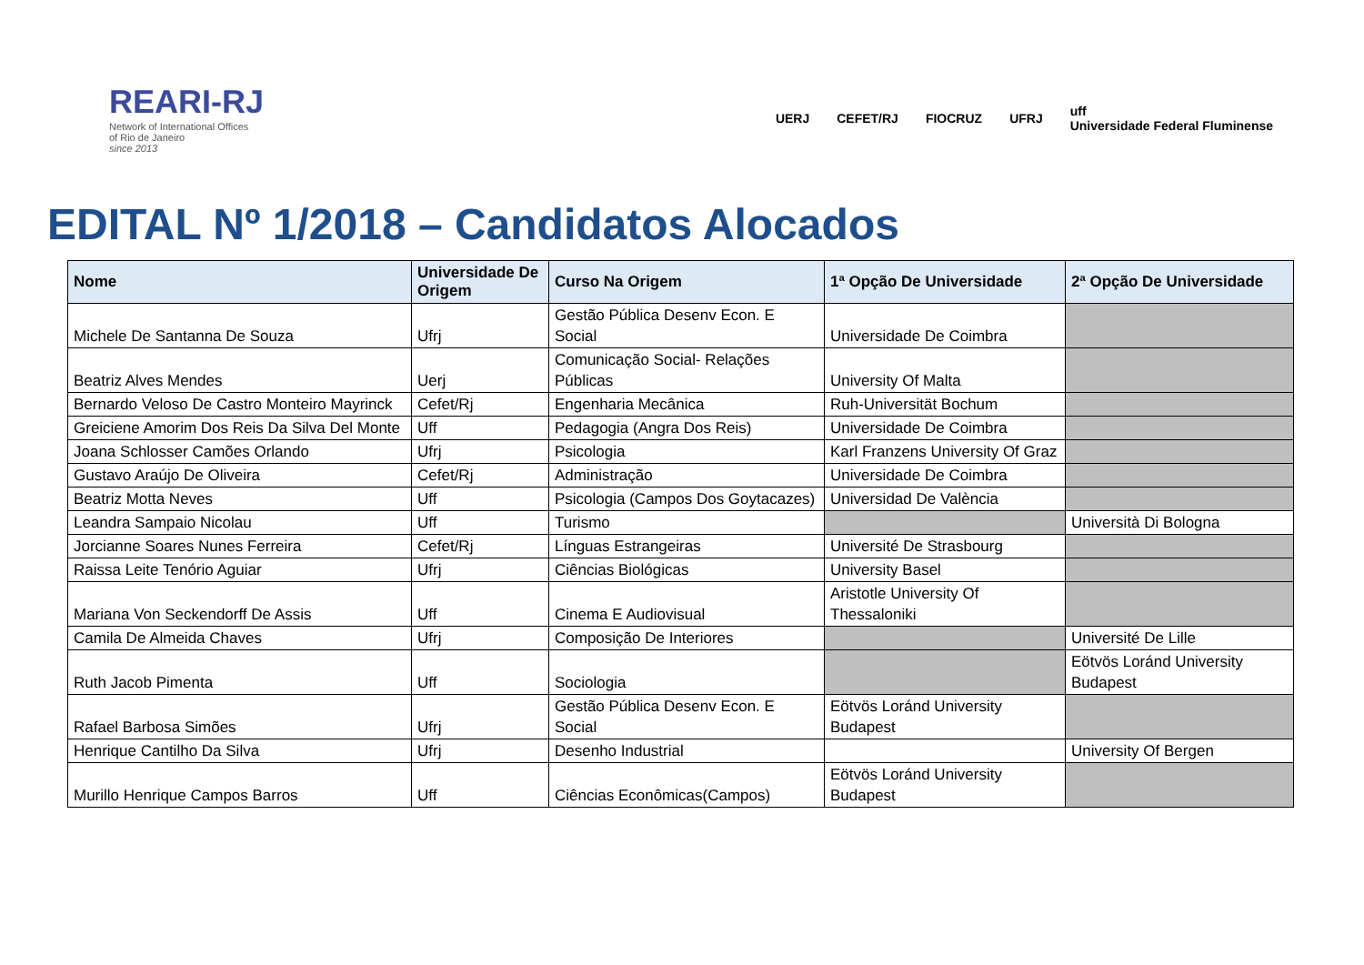REARI-RJ
Network of International Offices
of Rio de Janeiro
since 2013
UERJ CEFET/RJ FIOCRUZ UFRJ uff
Universidade Federal Fluminense
EDITAL Nº 1/2018 – Candidatos Alocados
| Nome | Universidade De Origem | Curso Na Origem | 1ª Opção De Universidade | 2ª Opção De Universidade |
| --- | --- | --- | --- | --- |
| Michele De Santanna De Souza | Ufrj | Gestão Pública Desenv Econ. E Social | Universidade De Coimbra | |
| Beatriz Alves Mendes | Uerj | Comunicação Social- Relações Públicas | University Of Malta | |
| Bernardo Veloso De Castro Monteiro Mayrinck | Cefet/Rj | Engenharia Mecânica | Ruh-Universität Bochum | |
| Greiciene Amorim Dos Reis Da Silva Del Monte | Uff | Pedagogia (Angra Dos Reis) | Universidade De Coimbra | |
| Joana Schlosser Camões Orlando | Ufrj | Psicologia | Karl Franzens University Of Graz | |
| Gustavo Araújo De Oliveira | Cefet/Rj | Administração | Universidade De Coimbra | |
| Beatriz Motta Neves | Uff | Psicologia (Campos Dos Goytacazes) | Universidad De València | |
| Leandra Sampaio Nicolau | Uff | Turismo | | Università Di Bologna |
| Jorcianne Soares Nunes Ferreira | Cefet/Rj | Línguas Estrangeiras | Université De Strasbourg | |
| Raissa Leite Tenório Aguiar | Ufrj | Ciências Biológicas | University Basel | |
| Mariana Von Seckendorff De Assis | Uff | Cinema E Audiovisual | Aristotle University Of Thessaloniki | |
| Camila De Almeida Chaves | Ufrj | Composição De Interiores | | Université De Lille |
| Ruth Jacob Pimenta | Uff | Sociologia | | Eötvös Loránd University Budapest |
| Rafael Barbosa Simões | Ufrj | Gestão Pública Desenv Econ. E Social | Eötvös Loránd University Budapest | |
| Henrique Cantilho Da Silva | Ufrj | Desenho Industrial | | University Of Bergen |
| Murillo Henrique Campos Barros | Uff | Ciências Econômicas(Campos) | Eötvös Loránd University Budapest | |